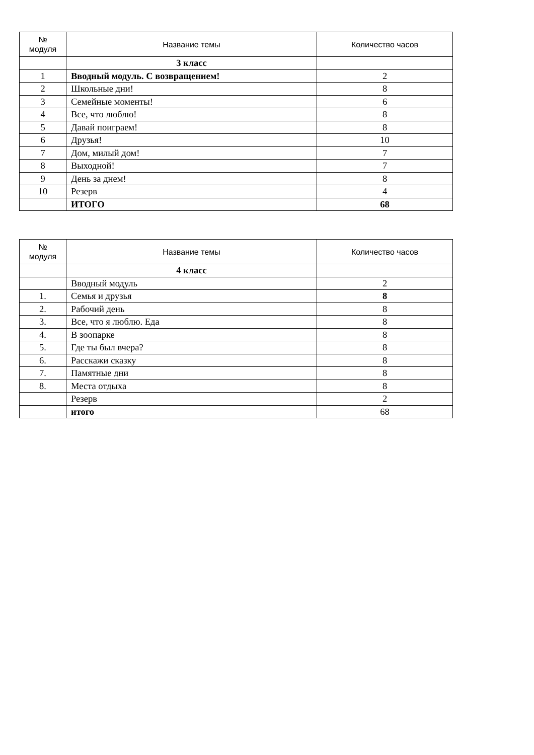| № модуля | Название темы | Количество часов |
| --- | --- | --- |
| | 3 класс | |
| 1 | Вводный модуль. С возвращением! | 2 |
| 2 | Школьные дни! | 8 |
| 3 | Семейные моменты! | 6 |
| 4 | Все, что люблю! | 8 |
| 5 | Давай поиграем! | 8 |
| 6 | Друзья! | 10 |
| 7 | Дом, милый дом! | 7 |
| 8 | Выходной! | 7 |
| 9 | День за днем! | 8 |
| 10 | Резерв | 4 |
| | ИТОГО | 68 |
| № модуля | Название темы | Количество часов |
| --- | --- | --- |
| | 4 класс | |
| | Вводный модуль | 2 |
| 1. | Семья и друзья | 8 |
| 2. | Рабочий день | 8 |
| 3. | Все, что я люблю. Еда | 8 |
| 4. | В зоопарке | 8 |
| 5. | Где ты был вчера? | 8 |
| 6. | Расскажи сказку | 8 |
| 7. | Памятные дни | 8 |
| 8. | Места отдыха | 8 |
| | Резерв | 2 |
| | итого | 68 |